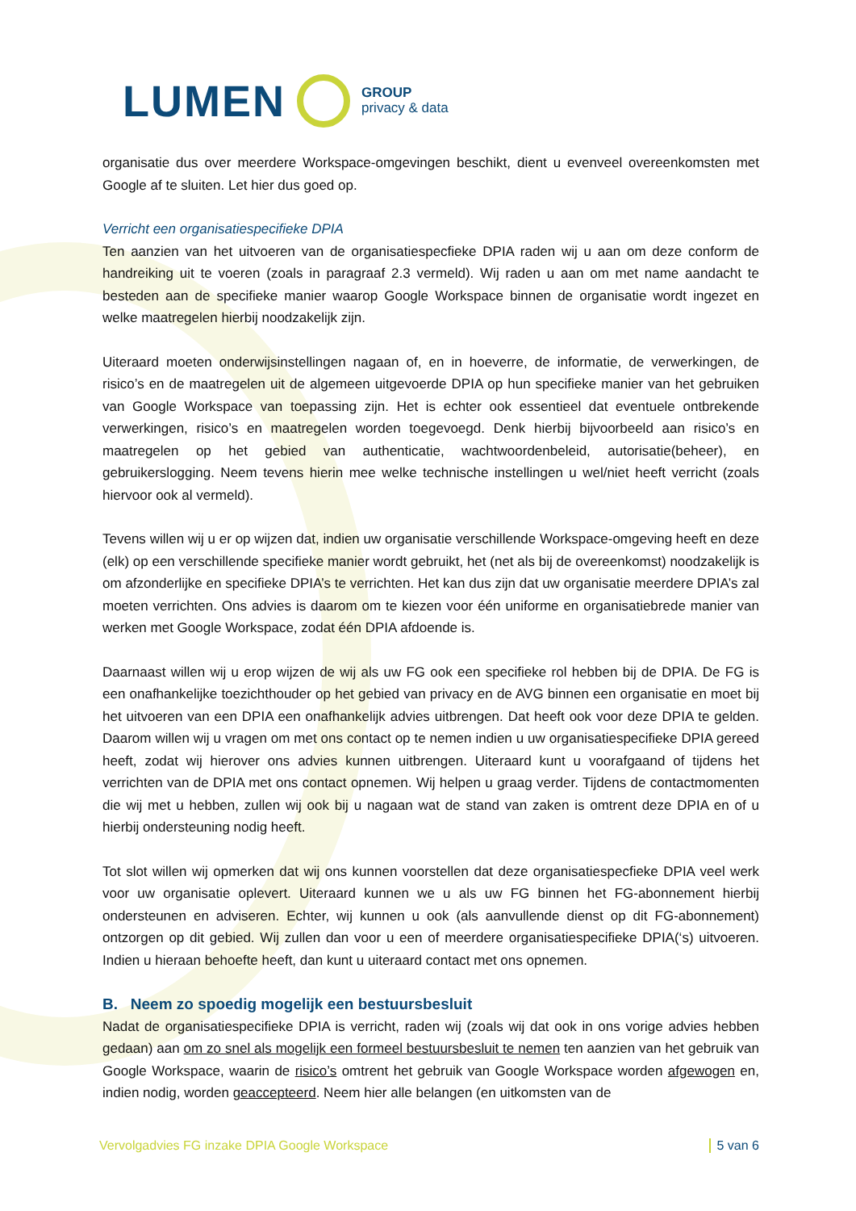LUMEN GROUP
privacy & data
organisatie dus over meerdere Workspace-omgevingen beschikt, dient u evenveel overeenkomsten met Google af te sluiten. Let hier dus goed op.
Verricht een organisatiespecifieke DPIA
Ten aanzien van het uitvoeren van de organisatiespecfieke DPIA raden wij u aan om deze conform de handreiking uit te voeren (zoals in paragraaf 2.3 vermeld). Wij raden u aan om met name aandacht te besteden aan de specifieke manier waarop Google Workspace binnen de organisatie wordt ingezet en welke maatregelen hierbij noodzakelijk zijn.
Uiteraard moeten onderwijsinstellingen nagaan of, en in hoeverre, de informatie, de verwerkingen, de risico’s en de maatregelen uit de algemeen uitgevoerde DPIA op hun specifieke manier van het gebruiken van Google Workspace van toepassing zijn. Het is echter ook essentieel dat eventuele ontbrekende verwerkingen, risico’s en maatregelen worden toegevoegd. Denk hierbij bijvoorbeeld aan risico’s en maatregelen op het gebied van authenticatie, wachtwoordenbeleid, autorisatie(beheer), en gebruikerslogging. Neem tevens hierin mee welke technische instellingen u wel/niet heeft verricht (zoals hiervoor ook al vermeld).
Tevens willen wij u er op wijzen dat, indien uw organisatie verschillende Workspace-omgeving heeft en deze (elk) op een verschillende specifieke manier wordt gebruikt, het (net als bij de overeenkomst) noodzakelijk is om afzonderlijke en specifieke DPIA’s te verrichten. Het kan dus zijn dat uw organisatie meerdere DPIA’s zal moeten verrichten. Ons advies is daarom om te kiezen voor één uniforme en organisatiebrede manier van werken met Google Workspace, zodat één DPIA afdoende is.
Daarnaast willen wij u erop wijzen de wij als uw FG ook een specifieke rol hebben bij de DPIA. De FG is een onafhankelijke toezichthouder op het gebied van privacy en de AVG binnen een organisatie en moet bij het uitvoeren van een DPIA een onafhankelijk advies uitbrengen. Dat heeft ook voor deze DPIA te gelden. Daarom willen wij u vragen om met ons contact op te nemen indien u uw organisatiespecifieke DPIA gereed heeft, zodat wij hierover ons advies kunnen uitbrengen. Uiteraard kunt u voorafgaand of tijdens het verrichten van de DPIA met ons contact opnemen. Wij helpen u graag verder. Tijdens de contactmomenten die wij met u hebben, zullen wij ook bij u nagaan wat de stand van zaken is omtrent deze DPIA en of u hierbij ondersteuning nodig heeft.
Tot slot willen wij opmerken dat wij ons kunnen voorstellen dat deze organisatiespecfieke DPIA veel werk voor uw organisatie oplevert. Uiteraard kunnen we u als uw FG binnen het FG-abonnement hierbij ondersteunen en adviseren. Echter, wij kunnen u ook (als aanvullende dienst op dit FG-abonnement) ontzorgen op dit gebied. Wij zullen dan voor u een of meerdere organisatiespecifieke DPIA(‘s) uitvoeren. Indien u hieraan behoefte heeft, dan kunt u uiteraard contact met ons opnemen.
B. Neem zo spoedig mogelijk een bestuursbesluit
Nadat de organisatiespecifieke DPIA is verricht, raden wij (zoals wij dat ook in ons vorige advies hebben gedaan) aan om zo snel als mogelijk een formeel bestuursbesluit te nemen ten aanzien van het gebruik van Google Workspace, waarin de risico’s omtrent het gebruik van Google Workspace worden afgewogen en, indien nodig, worden geaccepteerd. Neem hier alle belangen (en uitkomsten van de
Vervolgadvies FG inzake DPIA Google Workspace 5 van 6